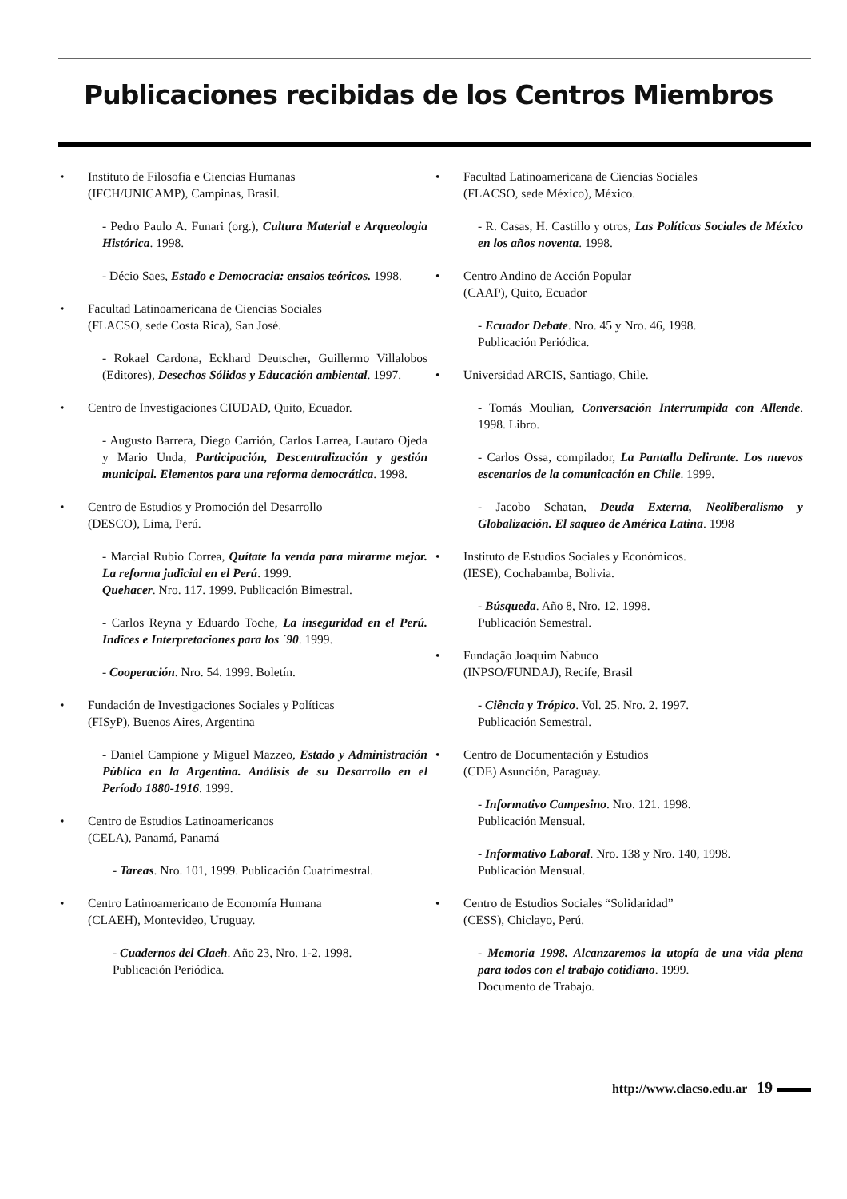Publicaciones recibidas de los Centros Miembros
• Instituto de Filosofia e Ciencias Humanas
(IFCH/UNICAMP), Campinas, Brasil.
- Pedro Paulo A. Funari (org.), Cultura Material e Arqueologia Histórica. 1998.
- Décio Saes, Estado e Democracia: ensaios teóricos. 1998.
• Facultad Latinoamericana de Ciencias Sociales
(FLACSO, sede Costa Rica), San José.
- Rokael Cardona, Eckhard Deutscher, Guillermo Villalobos (Editores), Desechos Sólidos y Educación ambiental. 1997.
• Centro de Investigaciones CIUDAD, Quito, Ecuador.
- Augusto Barrera, Diego Carrión, Carlos Larrea, Lautaro Ojeda y Mario Unda, Participación, Descentralización y gestión municipal. Elementos para una reforma democrática. 1998.
• Centro de Estudios y Promoción del Desarrollo
(DESCO), Lima, Perú.
- Marcial Rubio Correa, Quítate la venda para mirarme mejor. La reforma judicial en el Perú. 1999.
Quehacer. Nro. 117. 1999. Publicación Bimestral.
- Carlos Reyna y Eduardo Toche, La inseguridad en el Perú. Indices e Interpretaciones para los ´90. 1999.
- Cooperación. Nro. 54. 1999. Boletín.
• Fundación de Investigaciones Sociales y Políticas
(FISyP), Buenos Aires, Argentina
- Daniel Campione y Miguel Mazzeo, Estado y Administración Pública en la Argentina. Análisis de su Desarrollo en el Período 1880-1916. 1999.
• Centro de Estudios Latinoamericanos
(CELA), Panamá, Panamá
- Tareas. Nro. 101, 1999. Publicación Cuatrimestral.
• Centro Latinoamericano de Economía Humana
(CLAEH), Montevideo, Uruguay.
- Cuadernos del Claeh. Año 23, Nro. 1-2. 1998.
Publicación Periódica.
• Facultad Latinoamericana de Ciencias Sociales
(FLACSO, sede México), México.
- R. Casas, H. Castillo y otros, Las Políticas Sociales de México en los años noventa. 1998.
• Centro Andino de Acción Popular
(CAAP), Quito, Ecuador
- Ecuador Debate. Nro. 45 y Nro. 46, 1998.
Publicación Periódica.
• Universidad ARCIS, Santiago, Chile.
- Tomás Moulian, Conversación Interrumpida con Allende. 1998. Libro.
- Carlos Ossa, compilador, La Pantalla Delirante. Los nuevos escenarios de la comunicación en Chile. 1999.
- Jacobo Schatan, Deuda Externa, Neoliberalismo y Globalización. El saqueo de América Latina. 1998
• Instituto de Estudios Sociales y Económicos.
(IESE), Cochabamba, Bolivia.
- Búsqueda. Año 8, Nro. 12. 1998.
Publicación Semestral.
• Fundação Joaquim Nabuco
(INPSO/FUNDAJ), Recife, Brasil
- Ciência y Trópico. Vol. 25. Nro. 2. 1997.
Publicación Semestral.
• Centro de Documentación y Estudios
(CDE) Asunción, Paraguay.
- Informativo Campesino. Nro. 121. 1998.
Publicación Mensual.
- Informativo Laboral. Nro. 138 y Nro. 140, 1998.
Publicación Mensual.
• Centro de Estudios Sociales “Solidaridad”
(CESS), Chiclayo, Perú.
- Memoria 1998. Alcanzaremos la utopía de una vida plena para todos con el trabajo cotidiano. 1999.
Documento de Trabajo.
http://www.clacso.edu.ar 19